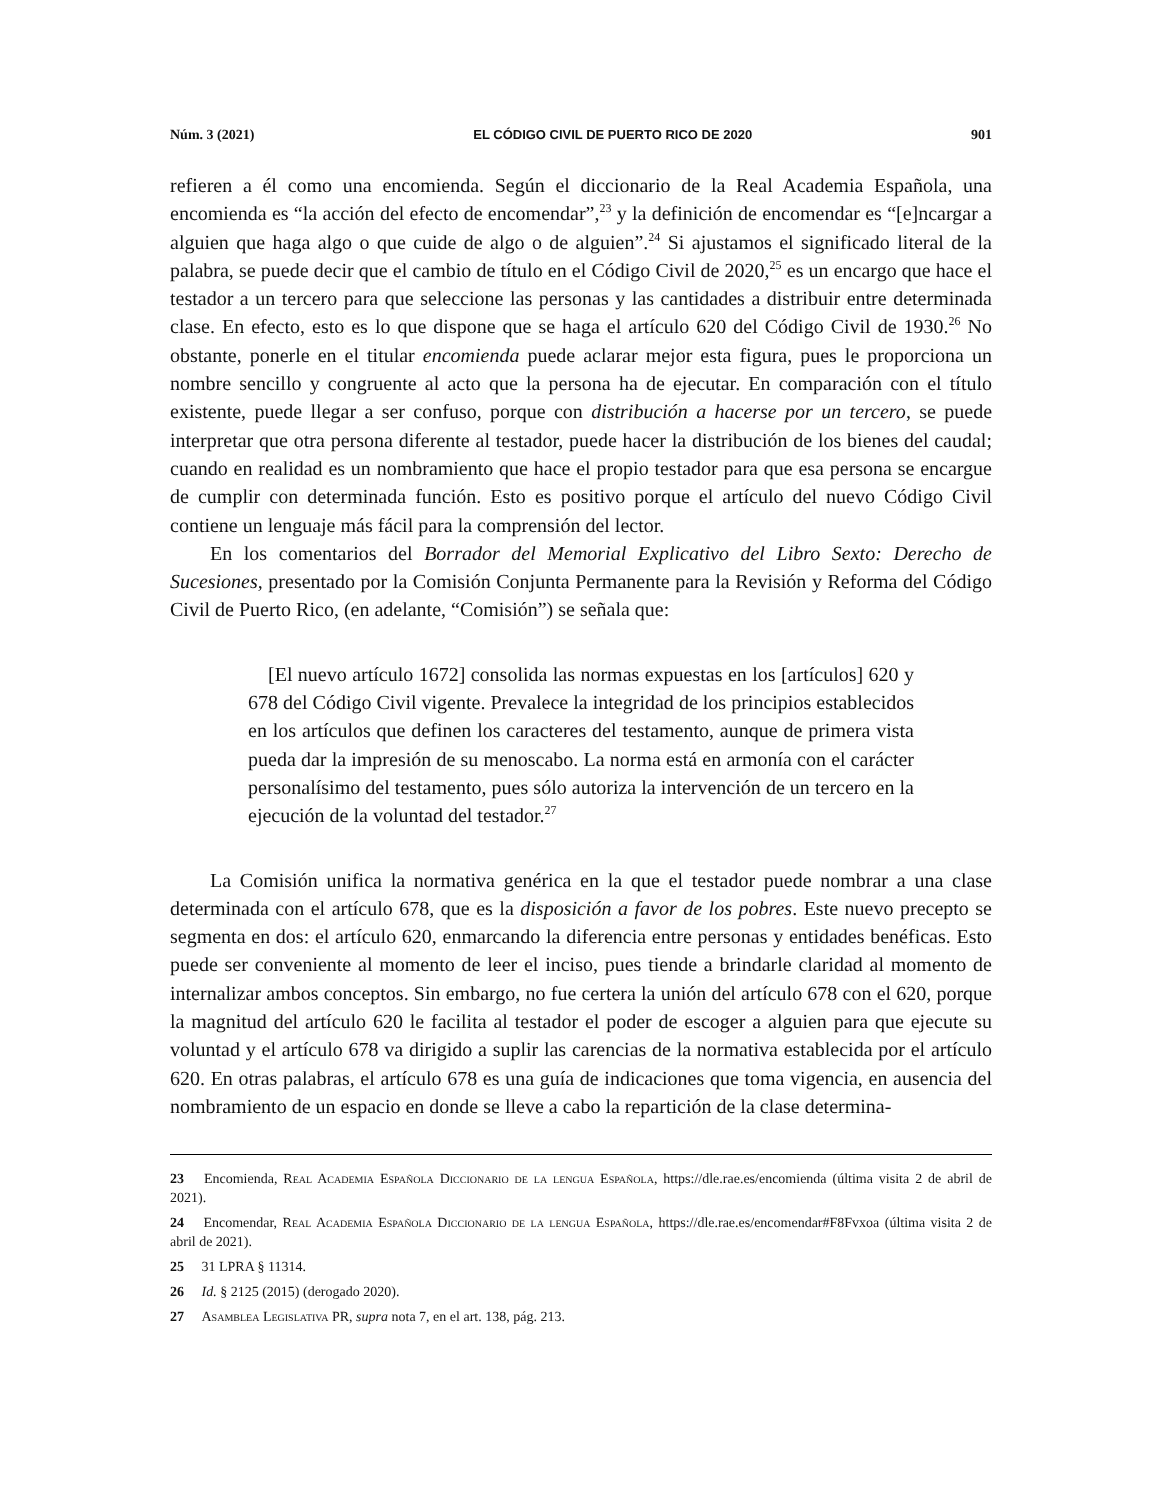Núm. 3 (2021) EL CÓDIGO CIVIL DE PUERTO RICO DE 2020 901
refieren a él como una encomienda. Según el diccionario de la Real Academia Española, una encomienda es “la acción del efecto de encomendar”,<sup>23</sup> y la definición de encomendar es “[e]ncargar a alguien que haga algo o que cuide de algo o de alguien”.<sup>24</sup> Si ajustamos el significado literal de la palabra, se puede decir que el cambio de título en el Código Civil de 2020,<sup>25</sup> es un encargo que hace el testador a un tercero para que seleccione las personas y las cantidades a distribuir entre determinada clase. En efecto, esto es lo que dispone que se haga el artículo 620 del Código Civil de 1930.<sup>26</sup> No obstante, ponerle en el titular encomienda puede aclarar mejor esta figura, pues le proporciona un nombre sencillo y congruente al acto que la persona ha de ejecutar. En comparación con el título existente, puede llegar a ser confuso, porque con distribución a hacerse por un tercero, se puede interpretar que otra persona diferente al testador, puede hacer la distribución de los bienes del caudal; cuando en realidad es un nombramiento que hace el propio testador para que esa persona se encargue de cumplir con determinada función. Esto es positivo porque el artículo del nuevo Código Civil contiene un lenguaje más fácil para la comprensión del lector.
En los comentarios del Borrador del Memorial Explicativo del Libro Sexto: Derecho de Sucesiones, presentado por la Comisión Conjunta Permanente para la Revisión y Reforma del Código Civil de Puerto Rico, (en adelante, “Comisión”) se señala que:
[El nuevo artículo 1672] consolida las normas expuestas en los [artículos] 620 y 678 del Código Civil vigente. Prevalece la integridad de los principios establecidos en los artículos que definen los caracteres del testamento, aunque de primera vista pueda dar la impresión de su menoscabo. La norma está en armonía con el carácter personalísimo del testamento, pues sólo autoriza la intervención de un tercero en la ejecución de la voluntad del testador.<sup>27</sup>
La Comisión unifica la normativa genérica en la que el testador puede nombrar a una clase determinada con el artículo 678, que es la disposición a favor de los pobres. Este nuevo precepto se segmenta en dos: el artículo 620, enmarcando la diferencia entre personas y entidades benéficas. Esto puede ser conveniente al momento de leer el inciso, pues tiende a brindarle claridad al momento de internalizar ambos conceptos. Sin embargo, no fue certera la unión del artículo 678 con el 620, porque la magnitud del artículo 620 le facilita al testador el poder de escoger a alguien para que ejecute su voluntad y el artículo 678 va dirigido a suplir las carencias de la normativa establecida por el artículo 620. En otras palabras, el artículo 678 es una guía de indicaciones que toma vigencia, en ausencia del nombramiento de un espacio en donde se lleve a cabo la repartición de la clase determina-
23 Encomienda, Real Academia Española Diccionario de la lengua Española, https://dle.rae.es/encomienda (última visita 2 de abril de 2021).
24 Encomendar, Real Academia Española Diccionario de la lengua Española, https://dle.rae.es/encomendar#F8Fvxoa (última visita 2 de abril de 2021).
25 31 LPRA § 11314.
26 Id. § 2125 (2015) (derogado 2020).
27 Asamblea Legislativa PR, supra nota 7, en el art. 138, pág. 213.